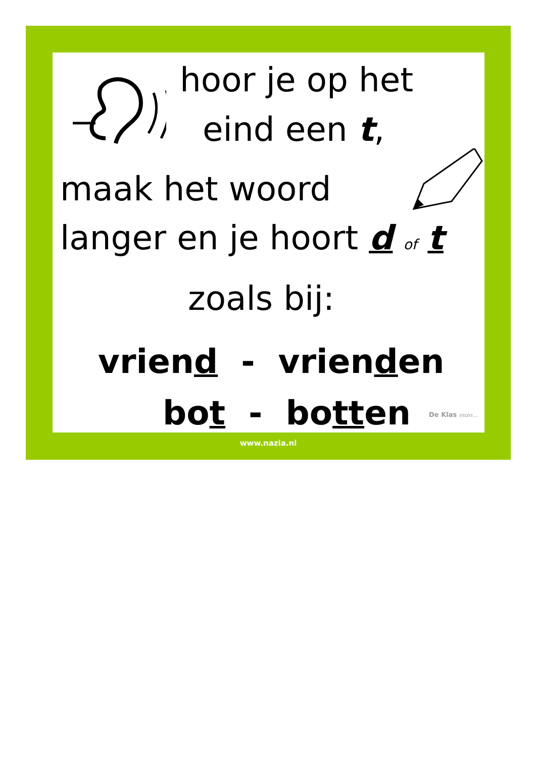hoor je op het
eind een t,
maak het woord
langer en je hoort d of t
zoals bij:
vriend - vrienden
bot - botten De Klas enzo…
www.nazia.nl